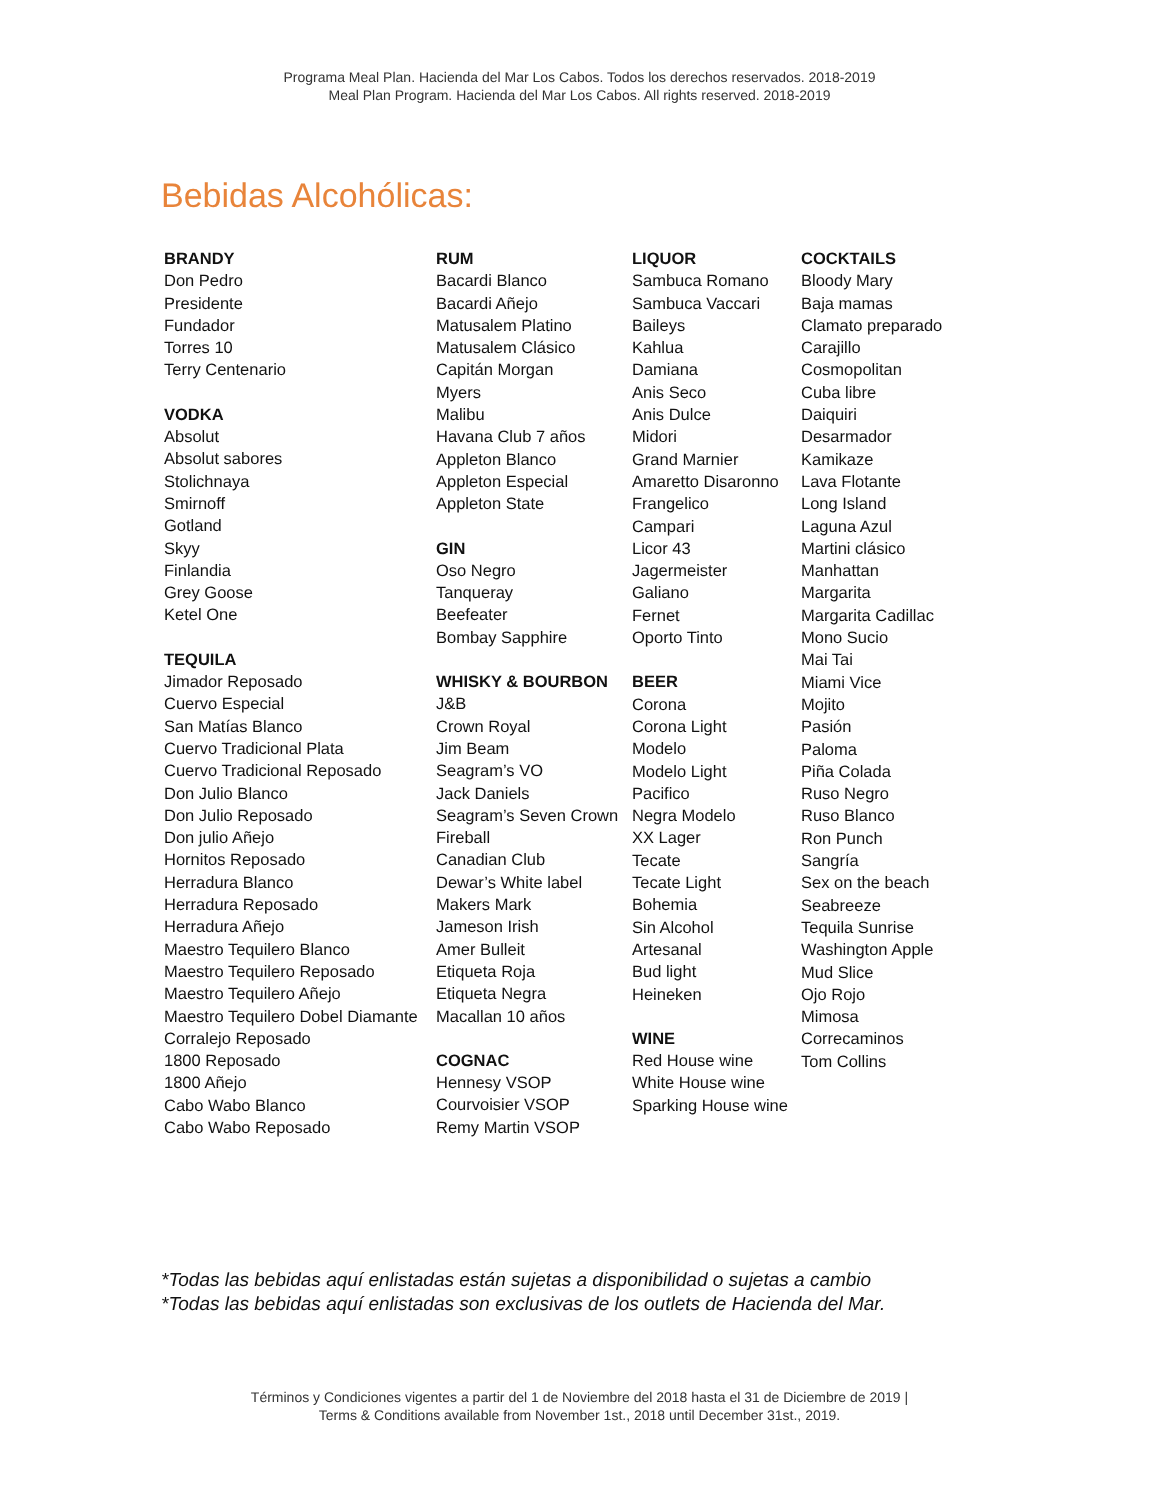Programa Meal Plan. Hacienda del Mar Los Cabos. Todos los derechos reservados. 2018-2019
Meal Plan Program. Hacienda del Mar Los Cabos. All rights reserved. 2018-2019
Bebidas Alcohólicas:
BRANDY
Don Pedro
Presidente
Fundador
Torres 10
Terry Centenario
VODKA
Absolut
Absolut sabores
Stolichnaya
Smirnoff
Gotland
Skyy
Finlandia
Grey Goose
Ketel One
TEQUILA
Jimador Reposado
Cuervo Especial
San Matías Blanco
Cuervo Tradicional Plata
Cuervo Tradicional Reposado
Don Julio Blanco
Don Julio Reposado
Don julio Añejo
Hornitos Reposado
Herradura Blanco
Herradura Reposado
Herradura Añejo
Maestro Tequilero Blanco
Maestro Tequilero Reposado
Maestro Tequilero Añejo
Maestro Tequilero Dobel Diamante
Corralejo Reposado
1800 Reposado
1800 Añejo
Cabo Wabo Blanco
Cabo Wabo Reposado
RUM
Bacardi Blanco
Bacardi Añejo
Matusalem Platino
Matusalem Clásico
Capitán Morgan
Myers
Malibu
Havana Club 7 años
Appleton Blanco
Appleton Especial
Appleton State
GIN
Oso Negro
Tanqueray
Beefeater
Bombay Sapphire
WHISKY & BOURBON
J&B
Crown Royal
Jim Beam
Seagram’s VO
Jack Daniels
Seagram’s Seven Crown
Fireball
Canadian Club
Dewar’s White label
Makers Mark
Jameson Irish
Amer Bulleit
Etiqueta Roja
Etiqueta Negra
Macallan 10 años
COGNAC
Hennesy VSOP
Courvoisier VSOP
Remy Martin VSOP
LIQUOR
Sambuca Romano
Sambuca Vaccari
Baileys
Kahlua
Damiana
Anis Seco
Anis Dulce
Midori
Grand Marnier
Amaretto Disaronno
Frangelico
Campari
Licor 43
Jagermeister
Galiano
Fernet
Oporto Tinto
BEER
Corona
Corona Light
Modelo
Modelo Light
Pacifico
Negra Modelo
XX Lager
Tecate
Tecate Light
Bohemia
Sin Alcohol
Artesanal
Bud light
Heineken
WINE
Red House wine
White House wine
Sparking House wine
COCKTAILS
Bloody Mary
Baja mamas
Clamato preparado
Carajillo
Cosmopolitan
Cuba libre
Daiquiri
Desarmador
Kamikaze
Lava Flotante
Long Island
Laguna Azul
Martini clásico
Manhattan
Margarita
Margarita Cadillac
Mono Sucio
Mai Tai
Miami Vice
Mojito
Pasión
Paloma
Piña Colada
Ruso Negro
Ruso Blanco
Ron Punch
Sangría
Sex on the beach
Seabreeze
Tequila Sunrise
Washington Apple
Mud Slice
Ojo Rojo
Mimosa
Correcaminos
Tom Collins
*Todas las bebidas aquí enlistadas están sujetas a disponibilidad o sujetas a cambio
*Todas las bebidas aquí enlistadas son exclusivas de los outlets de Hacienda del Mar.
Términos y Condiciones vigentes a partir del 1 de Noviembre del 2018 hasta el 31 de Diciembre de 2019 |
Terms & Conditions available from November 1st., 2018 until December 31st., 2019.